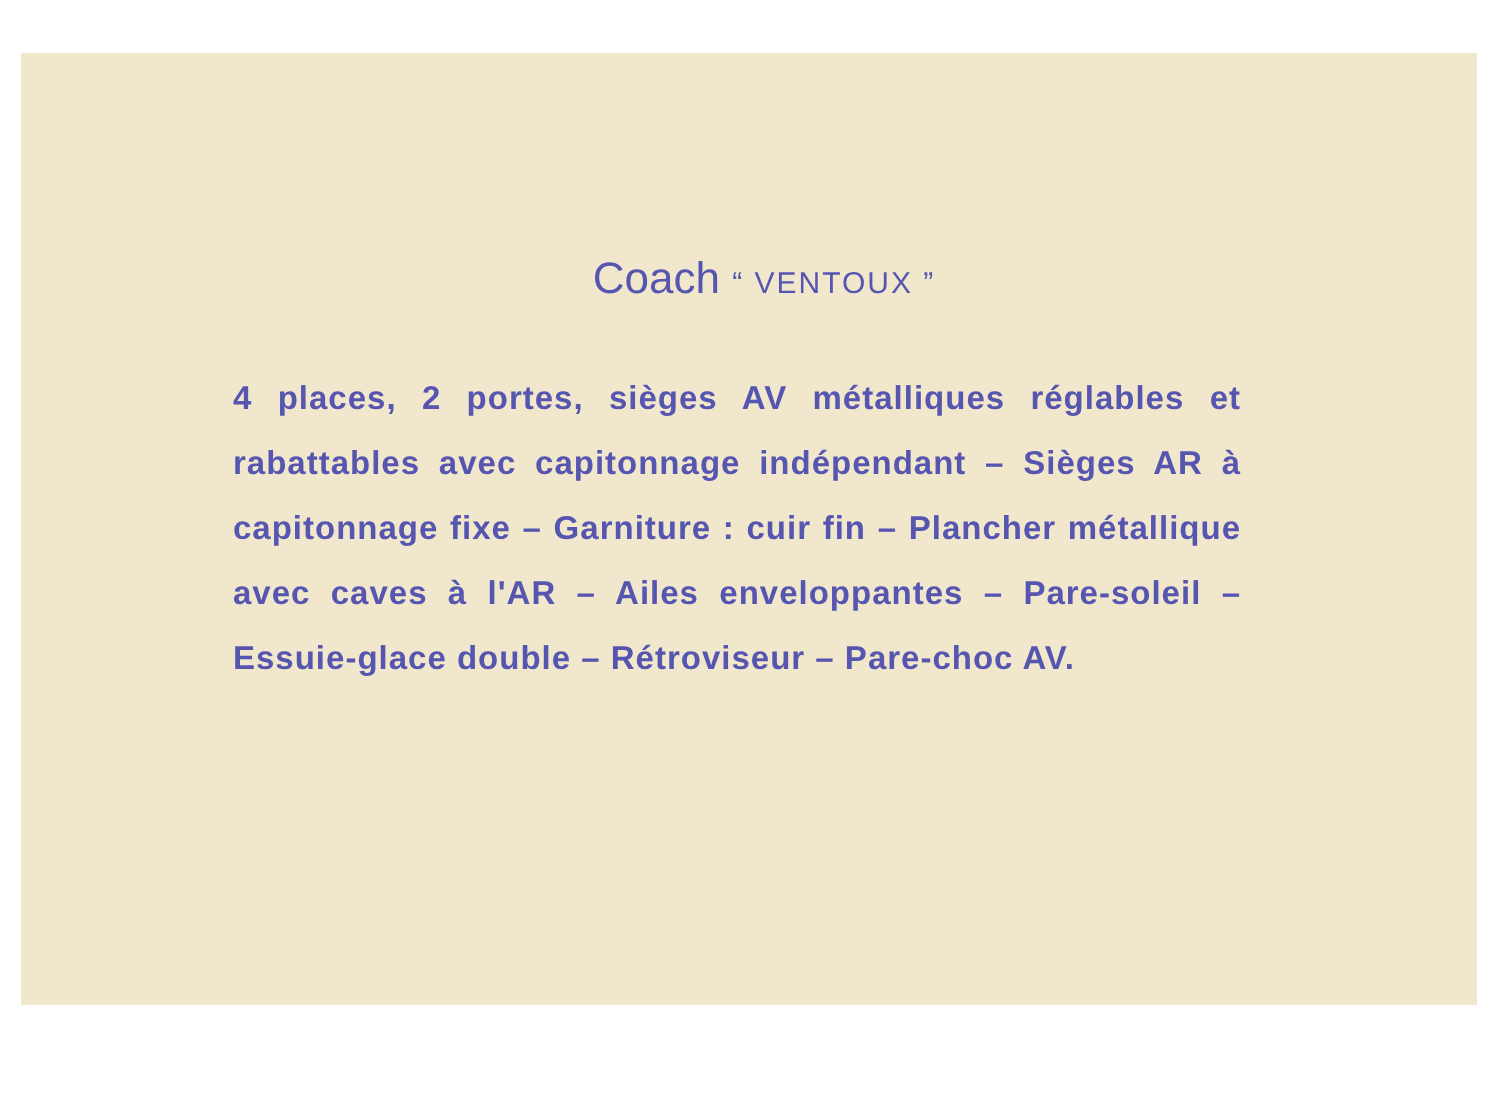Coach “ VENTOUX ”
4 places, 2 portes, sièges AV métalliques réglables et rabattables avec capitonnage indépendant – Sièges AR à capitonnage fixe – Garniture : cuir fin – Plancher métallique avec caves à l'AR – Ailes enveloppantes – Pare-soleil – Essuie-glace double – Rétroviseur – Pare-choc AV.